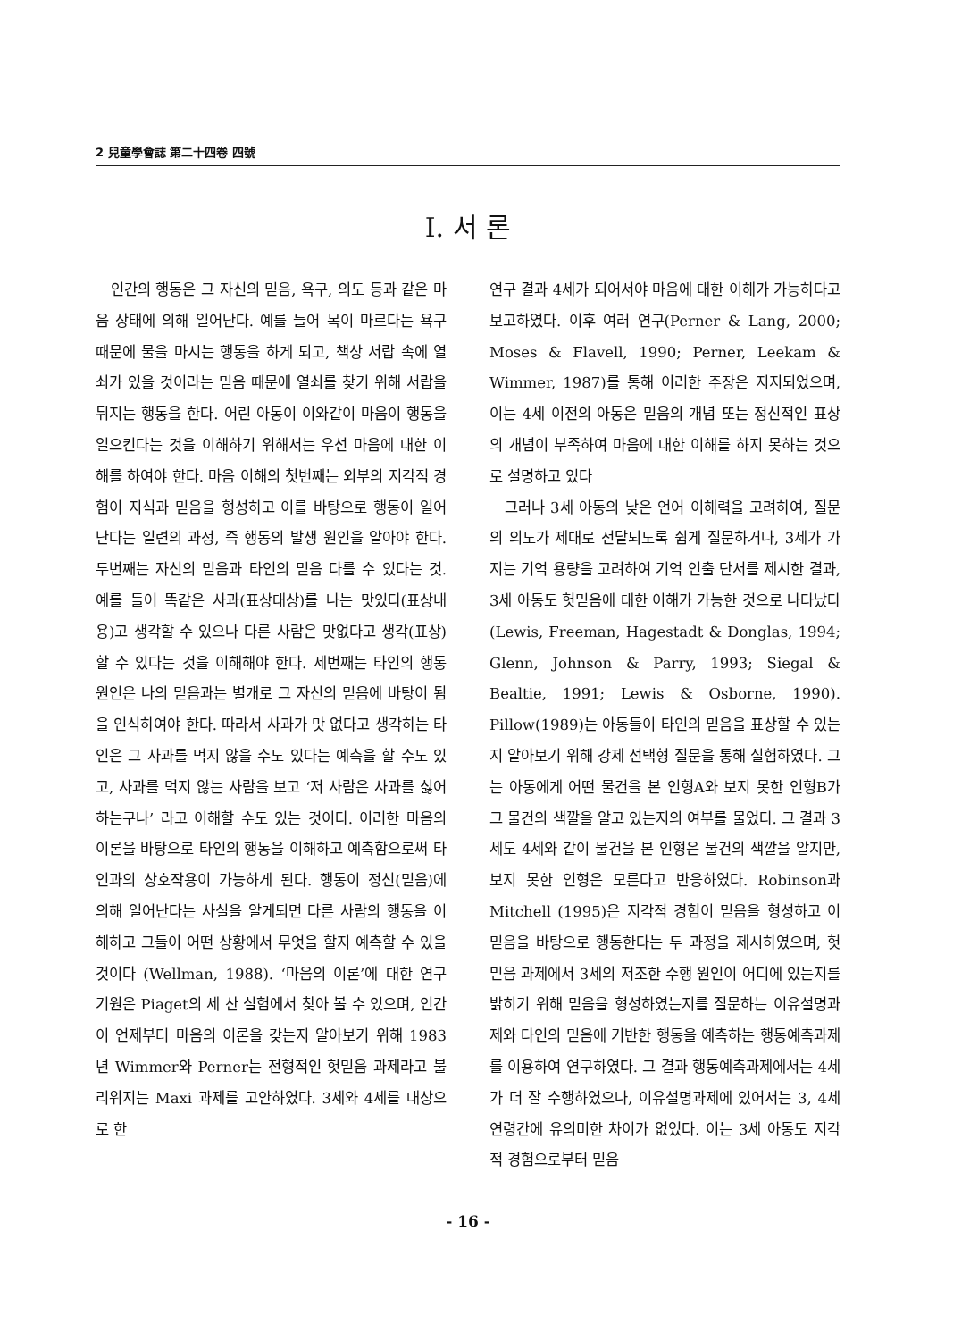2 兒童學會誌 第二十四卷 四號
Ⅰ. 서 론
인간의 행동은 그 자신의 믿음, 욕구, 의도 등과 같은 마음 상태에 의해 일어난다. 예를 들어 목이 마르다는 욕구 때문에 물을 마시는 행동을 하게 되고, 책상 서랍 속에 열쇠가 있을 것이라는 믿음 때문에 열쇠를 찾기 위해 서랍을 뒤지는 행동을 한다. 어린 아동이 이와같이 마음이 행동을 일으킨다는 것을 이해하기 위해서는 우선 마음에 대한 이해를 하여야 한다. 마음 이해의 첫번째는 외부의 지각적 경험이 지식과 믿음을 형성하고 이를 바탕으로 행동이 일어난다는 일련의 과정, 즉 행동의 발생 원인을 알아야 한다. 두번째는 자신의 믿음과 타인의 믿음 다를 수 있다는 것. 예를 들어 똑같은 사과(표상대상)를 나는 맛있다(표상내용)고 생각할 수 있으나 다른 사람은 맛없다고 생각(표상)할 수 있다는 것을 이해해야 한다. 세번째는 타인의 행동 원인은 나의 믿음과는 별개로 그 자신의 믿음에 바탕이 됨을 인식하여야 한다. 따라서 사과가 맛 없다고 생각하는 타인은 그 사과를 먹지 않을 수도 있다는 예측을 할 수도 있고, 사과를 먹지 않는 사람을 보고 ‘저 사람은 사과를 싫어하는구나’ 라고 이해할 수도 있는 것이다. 이러한 마음의 이론을 바탕으로 타인의 행동을 이해하고 예측함으로써 타인과의 상호작용이 가능하게 된다. 행동이 정신(믿음)에 의해 일어난다는 사실을 알게되면 다른 사람의 행동을 이해하고 그들이 어떤 상황에서 무엇을 할지 예측할 수 있을 것이다 (Wellman, 1988). ‘마음의 이론’에 대한 연구 기원은 Piaget의 세 산 실험에서 찾아 볼 수 있으며, 인간이 언제부터 마음의 이론을 갖는지 알아보기 위해 1983년 Wimmer와 Perner는 전형적인 헛믿음 과제라고 불리워지는 Maxi 과제를 고안하였다. 3세와 4세를 대상으로 한
연구 결과 4세가 되어서야 마음에 대한 이해가 가능하다고 보고하였다. 이후 여러 연구(Perner & Lang, 2000; Moses & Flavell, 1990; Perner, Leekam & Wimmer, 1987)를 통해 이러한 주장은 지지되었으며, 이는 4세 이전의 아동은 믿음의 개념 또는 정신적인 표상의 개념이 부족하여 마음에 대한 이해를 하지 못하는 것으로 설명하고 있다
그러나 3세 아동의 낮은 언어 이해력을 고려하여, 질문의 의도가 제대로 전달되도록 쉽게 질문하거나, 3세가 가지는 기억 용량을 고려하여 기억 인출 단서를 제시한 결과, 3세 아동도 헛믿음에 대한 이해가 가능한 것으로 나타났다 (Lewis, Freeman, Hagestadt & Donglas, 1994; Glenn, Johnson & Parry, 1993; Siegal & Bealtie, 1991; Lewis & Osborne, 1990). Pillow(1989)는 아동들이 타인의 믿음을 표상할 수 있는지 알아보기 위해 강제 선택형 질문을 통해 실험하였다. 그는 아동에게 어떤 물건을 본 인형A와 보지 못한 인형B가 그 물건의 색깔을 알고 있는지의 여부를 물었다. 그 결과 3세도 4세와 같이 물건을 본 인형은 물건의 색깔을 알지만, 보지 못한 인형은 모른다고 반응하였다. Robinson과 Mitchell (1995)은 지각적 경험이 믿음을 형성하고 이 믿음을 바탕으로 행동한다는 두 과정을 제시하였으며, 헛믿음 과제에서 3세의 저조한 수행 원인이 어디에 있는지를 밝히기 위해 믿음을 형성하였는지를 질문하는 이유설명과제와 타인의 믿음에 기반한 행동을 예측하는 행동예측과제를 이용하여 연구하였다. 그 결과 행동예측과제에서는 4세가 더 잘 수행하였으나, 이유설명과제에 있어서는 3, 4세 연령간에 유의미한 차이가 없었다. 이는 3세 아동도 지각적 경험으로부터 믿음
- 16 -